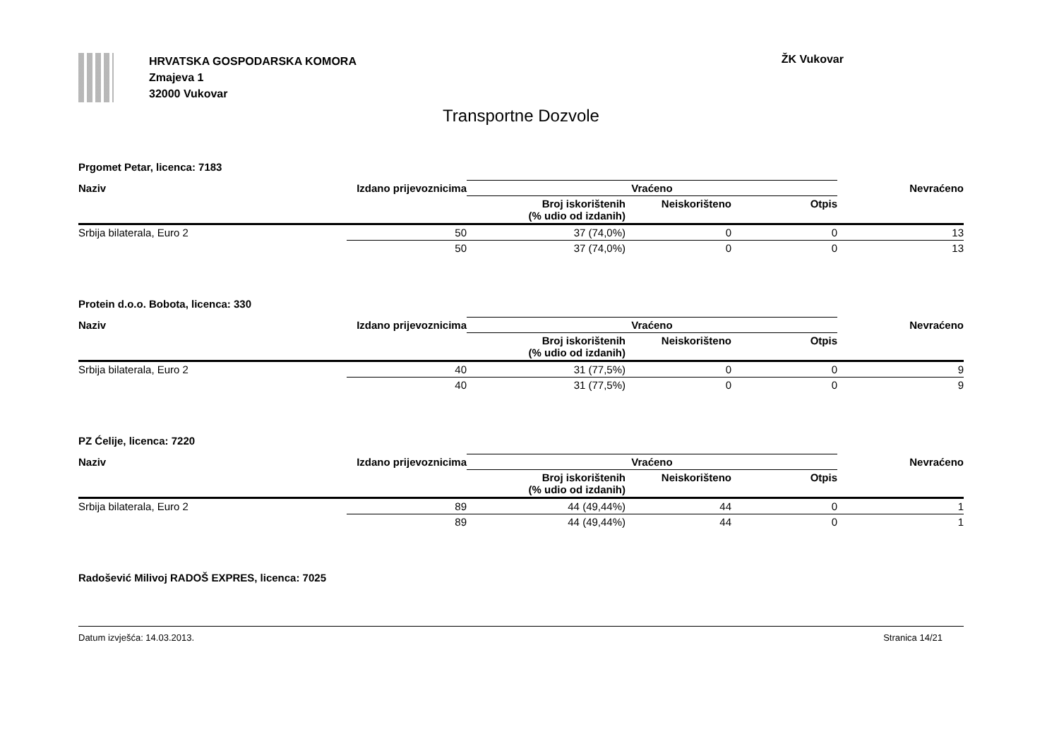HRVATSKA GOSPODARSKA KOMORA
Zmajeva 1
32000 Vukovar
ŽK Vukovar
Transportne Dozvole
Prgomet Petar, licenca: 7183
| Naziv | Izdano prijevoznicima | Vraćeno | | | Nevraćeno |
| --- | --- | --- | --- | --- | --- |
| | | Broj iskorištenih (% udio od izdanih) | Neiskorišteno | Otpis | |
| Srbija bilaterala, Euro 2 | 50 | 37 (74,0%) | 0 | 0 | 13 |
| | 50 | 37 (74,0%) | 0 | 0 | 13 |
Protein d.o.o. Bobota, licenca: 330
| Naziv | Izdano prijevoznicima | Vraćeno | | | Nevraćeno |
| --- | --- | --- | --- | --- | --- |
| | | Broj iskorištenih (% udio od izdanih) | Neiskorišteno | Otpis | |
| Srbija bilaterala, Euro 2 | 40 | 31 (77,5%) | 0 | 0 | 9 |
| | 40 | 31 (77,5%) | 0 | 0 | 9 |
PZ Ćelije, licenca: 7220
| Naziv | Izdano prijevoznicima | Vraćeno | | | Nevraćeno |
| --- | --- | --- | --- | --- | --- |
| | | Broj iskorištenih (% udio od izdanih) | Neiskorišteno | Otpis | |
| Srbija bilaterala, Euro 2 | 89 | 44 (49,44%) | 44 | 0 | 1 |
| | 89 | 44 (49,44%) | 44 | 0 | 1 |
Radošević Milivoj RADOŠ EXPRES, licenca: 7025
Datum izvješća: 14.03.2013. Stranica 14/21